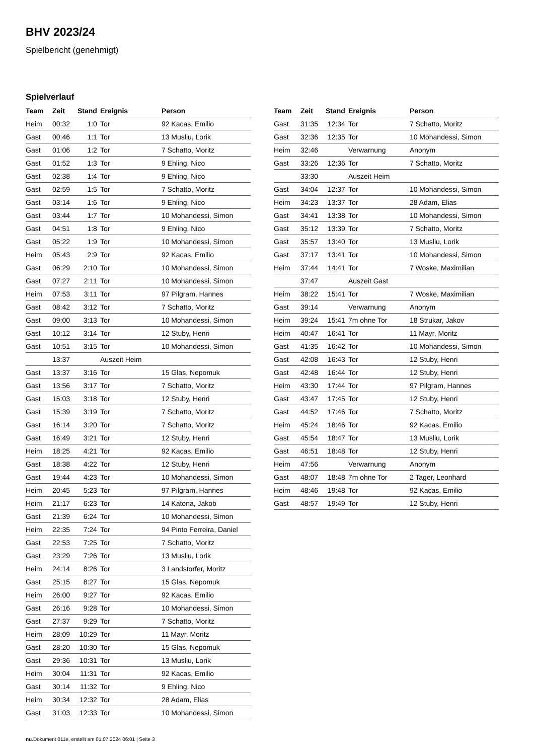BHV 2023/24
Spielbericht (genehmigt)
Spielverlauf
| Team | Zeit | Stand | Ereignis | Person |
| --- | --- | --- | --- | --- |
| Heim | 00:32 | 1:0 | Tor | 92 Kacas, Emilio |
| Gast | 00:46 | 1:1 | Tor | 13 Musliu, Lorik |
| Gast | 01:06 | 1:2 | Tor | 7 Schatto, Moritz |
| Gast | 01:52 | 1:3 | Tor | 9 Ehling, Nico |
| Gast | 02:38 | 1:4 | Tor | 9 Ehling, Nico |
| Gast | 02:59 | 1:5 | Tor | 7 Schatto, Moritz |
| Gast | 03:14 | 1:6 | Tor | 9 Ehling, Nico |
| Gast | 03:44 | 1:7 | Tor | 10 Mohandessi, Simon |
| Gast | 04:51 | 1:8 | Tor | 9 Ehling, Nico |
| Gast | 05:22 | 1:9 | Tor | 10 Mohandessi, Simon |
| Heim | 05:43 | 2:9 | Tor | 92 Kacas, Emilio |
| Gast | 06:29 | 2:10 | Tor | 10 Mohandessi, Simon |
| Gast | 07:27 | 2:11 | Tor | 10 Mohandessi, Simon |
| Heim | 07:53 | 3:11 | Tor | 97 Pilgram, Hannes |
| Gast | 08:42 | 3:12 | Tor | 7 Schatto, Moritz |
| Gast | 09:00 | 3:13 | Tor | 10 Mohandessi, Simon |
| Gast | 10:12 | 3:14 | Tor | 12 Stuby, Henri |
| Gast | 10:51 | 3:15 | Tor | 10 Mohandessi, Simon |
| | 13:37 | | Auszeit Heim | |
| Gast | 13:37 | 3:16 | Tor | 15 Glas, Nepomuk |
| Gast | 13:56 | 3:17 | Tor | 7 Schatto, Moritz |
| Gast | 15:03 | 3:18 | Tor | 12 Stuby, Henri |
| Gast | 15:39 | 3:19 | Tor | 7 Schatto, Moritz |
| Gast | 16:14 | 3:20 | Tor | 7 Schatto, Moritz |
| Gast | 16:49 | 3:21 | Tor | 12 Stuby, Henri |
| Heim | 18:25 | 4:21 | Tor | 92 Kacas, Emilio |
| Gast | 18:38 | 4:22 | Tor | 12 Stuby, Henri |
| Gast | 19:44 | 4:23 | Tor | 10 Mohandessi, Simon |
| Heim | 20:45 | 5:23 | Tor | 97 Pilgram, Hannes |
| Heim | 21:17 | 6:23 | Tor | 14 Katona, Jakob |
| Gast | 21:39 | 6:24 | Tor | 10 Mohandessi, Simon |
| Heim | 22:35 | 7:24 | Tor | 94 Pinto Ferreira, Daniel |
| Gast | 22:53 | 7:25 | Tor | 7 Schatto, Moritz |
| Gast | 23:29 | 7:26 | Tor | 13 Musliu, Lorik |
| Heim | 24:14 | 8:26 | Tor | 3 Landstorfer, Moritz |
| Gast | 25:15 | 8:27 | Tor | 15 Glas, Nepomuk |
| Heim | 26:00 | 9:27 | Tor | 92 Kacas, Emilio |
| Gast | 26:16 | 9:28 | Tor | 10 Mohandessi, Simon |
| Gast | 27:37 | 9:29 | Tor | 7 Schatto, Moritz |
| Heim | 28:09 | 10:29 | Tor | 11 Mayr, Moritz |
| Gast | 28:20 | 10:30 | Tor | 15 Glas, Nepomuk |
| Gast | 29:36 | 10:31 | Tor | 13 Musliu, Lorik |
| Heim | 30:04 | 11:31 | Tor | 92 Kacas, Emilio |
| Gast | 30:14 | 11:32 | Tor | 9 Ehling, Nico |
| Heim | 30:34 | 12:32 | Tor | 28 Adam, Elias |
| Gast | 31:03 | 12:33 | Tor | 10 Mohandessi, Simon |
| Team | Zeit | Stand | Ereignis | Person |
| --- | --- | --- | --- | --- |
| Gast | 31:35 | 12:34 | Tor | 7 Schatto, Moritz |
| Gast | 32:36 | 12:35 | Tor | 10 Mohandessi, Simon |
| Heim | 32:46 | | Verwarnung | Anonym |
| Gast | 33:26 | 12:36 | Tor | 7 Schatto, Moritz |
| | 33:30 | | Auszeit Heim | |
| Gast | 34:04 | 12:37 | Tor | 10 Mohandessi, Simon |
| Heim | 34:23 | 13:37 | Tor | 28 Adam, Elias |
| Gast | 34:41 | 13:38 | Tor | 10 Mohandessi, Simon |
| Gast | 35:12 | 13:39 | Tor | 7 Schatto, Moritz |
| Gast | 35:57 | 13:40 | Tor | 13 Musliu, Lorik |
| Gast | 37:17 | 13:41 | Tor | 10 Mohandessi, Simon |
| Heim | 37:44 | 14:41 | Tor | 7 Woske, Maximilian |
| | 37:47 | | Auszeit Gast | |
| Heim | 38:22 | 15:41 | Tor | 7 Woske, Maximilian |
| Gast | 39:14 | | Verwarnung | Anonym |
| Heim | 39:24 | 15:41 | 7m ohne Tor | 18 Strukar, Jakov |
| Heim | 40:47 | 16:41 | Tor | 11 Mayr, Moritz |
| Gast | 41:35 | 16:42 | Tor | 10 Mohandessi, Simon |
| Gast | 42:08 | 16:43 | Tor | 12 Stuby, Henri |
| Gast | 42:48 | 16:44 | Tor | 12 Stuby, Henri |
| Heim | 43:30 | 17:44 | Tor | 97 Pilgram, Hannes |
| Gast | 43:47 | 17:45 | Tor | 12 Stuby, Henri |
| Gast | 44:52 | 17:46 | Tor | 7 Schatto, Moritz |
| Heim | 45:24 | 18:46 | Tor | 92 Kacas, Emilio |
| Gast | 45:54 | 18:47 | Tor | 13 Musliu, Lorik |
| Gast | 46:51 | 18:48 | Tor | 12 Stuby, Henri |
| Heim | 47:56 | | Verwarnung | Anonym |
| Gast | 48:07 | 18:48 | 7m ohne Tor | 2 Tager, Leonhard |
| Heim | 48:46 | 19:48 | Tor | 92 Kacas, Emilio |
| Gast | 48:57 | 19:49 | Tor | 12 Stuby, Henri |
nu.Dokument 011e, erstellt am 01.07.2024 06:01 | Seite 3